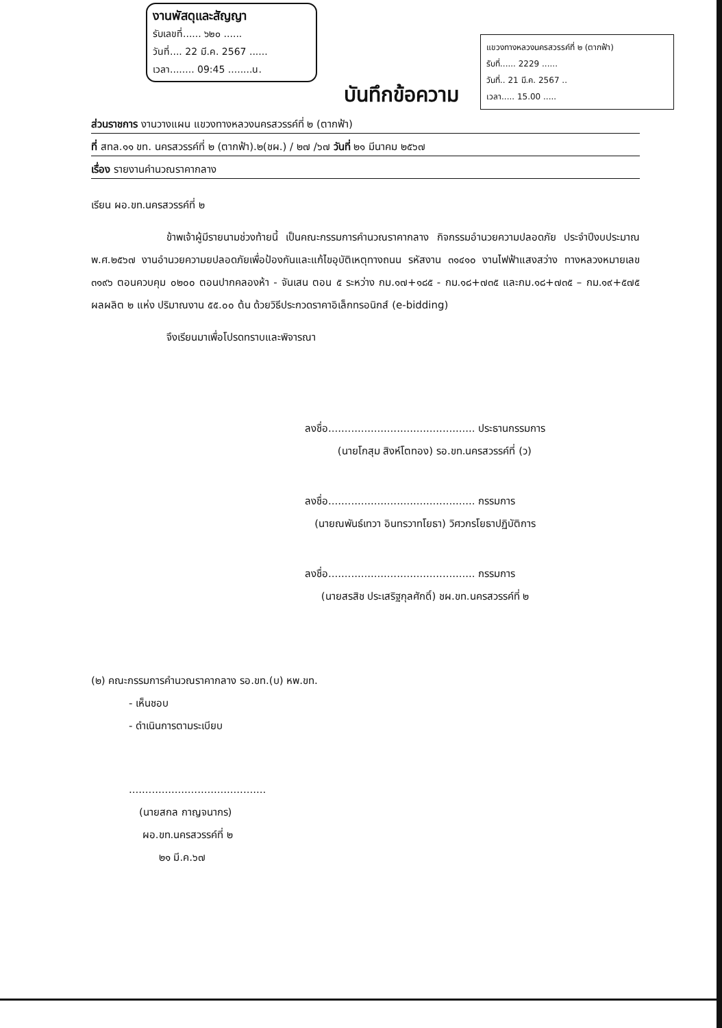งานพัสดุและสัญญา
รับเลขที่...... ๖๒๐ ......
วันที่.... 22 มี.ค. 2567 ......
เวลา........ 09:45 ........น.
บันทึกข้อความ
แขวงทางหลวงนครสวรรค์ที่ ๒ (ตากฟ้า)
รับที่...... 2229 ......
วันที่.. 21 มี.ค. 2567 ..
เวลา..... 15.00 .....
ส่วนราชการ งานวางแผน แขวงทางหลวงนครสวรรค์ที่ ๒ (ตากฟ้า)
ที่ สทล.๑๑ ขท. นครสวรรค์ที่ ๒ (ตากฟ้า).๒(ชผ.) / ๒๗ /๖๗ วันที่ ๒๑ มีนาคม ๒๕๖๗
เรื่อง รายงานคำนวณราคากลาง
เรียน ผอ.ขท.นครสวรรค์ที่ ๒
ข้าพเจ้าผู้มีรายนามช่วงท้ายนี้ เป็นคณะกรรมการคำนวณราคากลาง กิจกรรมอำนวยความปลอดภัย ประจำปีงบประมาณ พ.ศ.๒๕๖๗ งานอำนวยความยปลอดภัยเพื่อป้องกันและแก้ไขอุบัติเหตุทางถนน รหัสงาน ๓๑๔๑๐ งานไฟฟ้าแสงสว่าง ทางหลวงหมายเลข ๓๑๙๖ ตอนควบคุม ๐๒๐๐ ตอนปากคลองห้า - จันเสน ตอน ๕ ระหว่าง กม.๑๗+๑๘๕ - กม.๑๘+๗๓๕ และกม.๑๘+๗๓๕ – กม.๑๙+๕๗๕ ผลผลิต ๒ แห่ง ปริมาณงาน ๕๕.๐๐ ต้น ด้วยวิธีประกวดราคาอิเล็กทรอนิกส์ (e-bidding)
จึงเรียนมาเพื่อโปรดทราบและพิจารณา
ลงชื่อ............................................. ประธานกรรมการ
(นายโกสุม สิงห์โตทอง) รอ.ขท.นครสวรรค์ที่ (ว)
ลงชื่อ............................................. กรรมการ
(นายณพันธ์เทวา อินทรวาทโยธา) วิศวกรโยธาปฏิบัติการ
ลงชื่อ............................................. กรรมการ
(นายสรสิช ประเสริฐกุลศักดิ์) ชผ.ขท.นครสวรรค์ที่ ๒
(๒) คณะกรรมการคำนวณราคากลาง รอ.ขท.(บ) หพ.ขท.
- เห็นชอบ
- ดำเนินการตามระเบียบ
..........................................
(นายสกล กาญจนากร)
ผอ.ขท.นครสวรรค์ที่ ๒
๒๑ มี.ค.๖๗